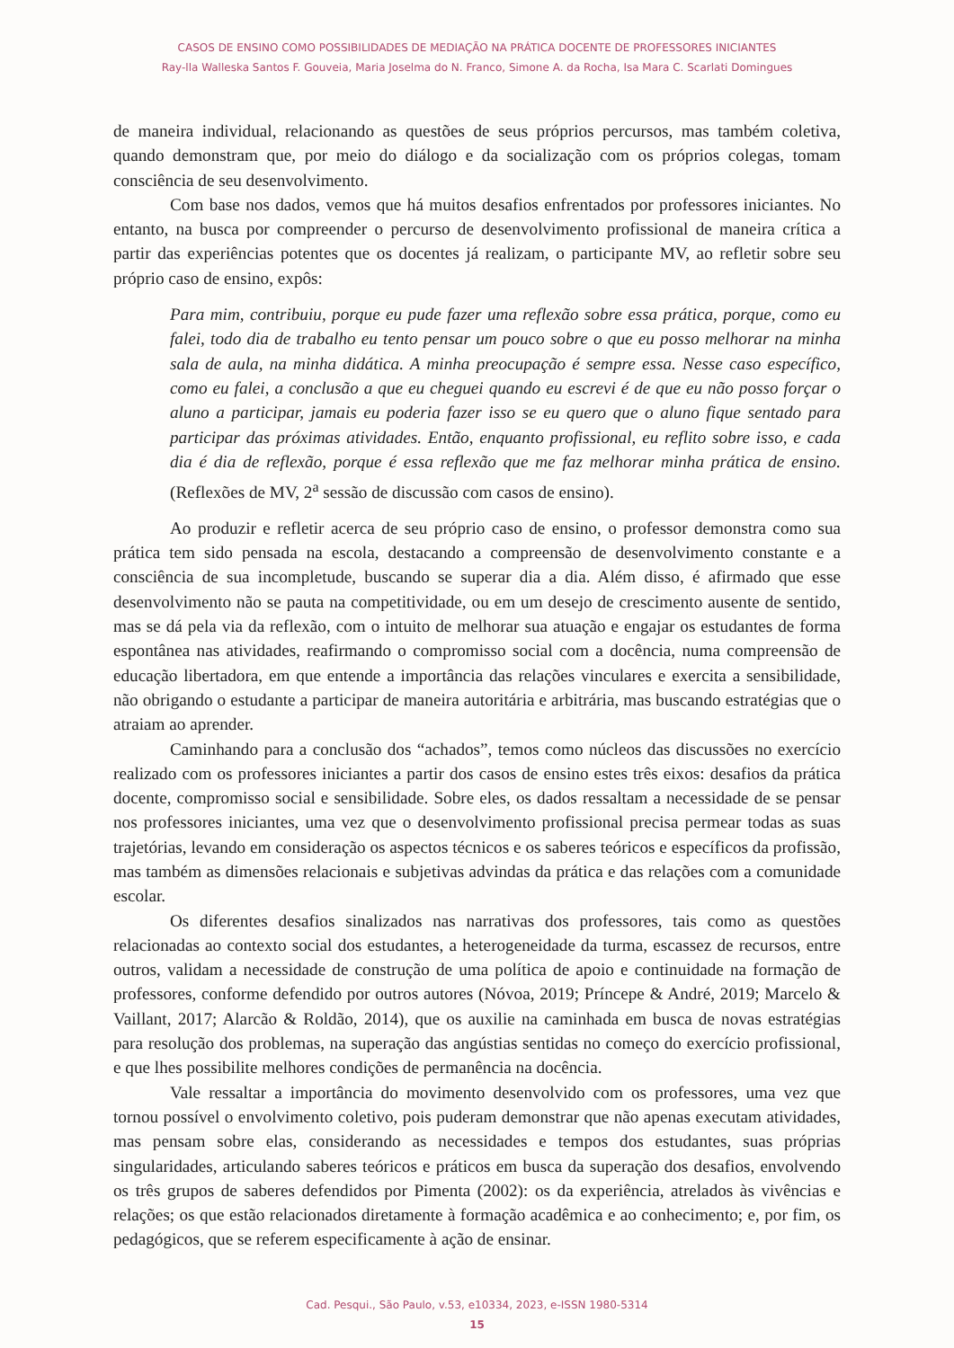CASOS DE ENSINO COMO POSSIBILIDADES DE MEDIAÇÃO NA PRÁTICA DOCENTE DE PROFESSORES INICIANTES
Ray-lla Walleska Santos F. Gouveia, Maria Joselma do N. Franco, Simone A. da Rocha, Isa Mara C. Scarlati Domingues
de maneira individual, relacionando as questões de seus próprios percursos, mas também coletiva, quando demonstram que, por meio do diálogo e da socialização com os próprios colegas, tomam consciência de seu desenvolvimento.
Com base nos dados, vemos que há muitos desafios enfrentados por professores iniciantes. No entanto, na busca por compreender o percurso de desenvolvimento profissional de maneira crítica a partir das experiências potentes que os docentes já realizam, o participante MV, ao refletir sobre seu próprio caso de ensino, expôs:
Para mim, contribuiu, porque eu pude fazer uma reflexão sobre essa prática, porque, como eu falei, todo dia de trabalho eu tento pensar um pouco sobre o que eu posso melhorar na minha sala de aula, na minha didática. A minha preocupação é sempre essa. Nesse caso específico, como eu falei, a conclusão a que eu cheguei quando eu escrevi é de que eu não posso forçar o aluno a participar, jamais eu poderia fazer isso se eu quero que o aluno fique sentado para participar das próximas atividades. Então, enquanto profissional, eu reflito sobre isso, e cada dia é dia de reflexão, porque é essa reflexão que me faz melhorar minha prática de ensino. (Reflexões de MV, 2<sup>a</sup> sessão de discussão com casos de ensino).
Ao produzir e refletir acerca de seu próprio caso de ensino, o professor demonstra como sua prática tem sido pensada na escola, destacando a compreensão de desenvolvimento constante e a consciência de sua incompletude, buscando se superar dia a dia. Além disso, é afirmado que esse desenvolvimento não se pauta na competitividade, ou em um desejo de crescimento ausente de sentido, mas se dá pela via da reflexão, com o intuito de melhorar sua atuação e engajar os estudantes de forma espontânea nas atividades, reafirmando o compromisso social com a docência, numa compreensão de educação libertadora, em que entende a importância das relações vinculares e exercita a sensibilidade, não obrigando o estudante a participar de maneira autoritária e arbitrária, mas buscando estratégias que o atraiam ao aprender.
Caminhando para a conclusão dos “achados”, temos como núcleos das discussões no exercício realizado com os professores iniciantes a partir dos casos de ensino estes três eixos: desafios da prática docente, compromisso social e sensibilidade. Sobre eles, os dados ressaltam a necessidade de se pensar nos professores iniciantes, uma vez que o desenvolvimento profissional precisa permear todas as suas trajetórias, levando em consideração os aspectos técnicos e os saberes teóricos e específicos da profissão, mas também as dimensões relacionais e subjetivas advindas da prática e das relações com a comunidade escolar.
Os diferentes desafios sinalizados nas narrativas dos professores, tais como as questões relacionadas ao contexto social dos estudantes, a heterogeneidade da turma, escassez de recursos, entre outros, validam a necessidade de construção de uma política de apoio e continuidade na formação de professores, conforme defendido por outros autores (Nóvoa, 2019; Príncepe & André, 2019; Marcelo & Vaillant, 2017; Alarcão & Roldão, 2014), que os auxilie na caminhada em busca de novas estratégias para resolução dos problemas, na superação das angústias sentidas no começo do exercício profissional, e que lhes possibilite melhores condições de permanência na docência.
Vale ressaltar a importância do movimento desenvolvido com os professores, uma vez que tornou possível o envolvimento coletivo, pois puderam demonstrar que não apenas executam atividades, mas pensam sobre elas, considerando as necessidades e tempos dos estudantes, suas próprias singularidades, articulando saberes teóricos e práticos em busca da superação dos desafios, envolvendo os três grupos de saberes defendidos por Pimenta (2002): os da experiência, atrelados às vivências e relações; os que estão relacionados diretamente à formação acadêmica e ao conhecimento; e, por fim, os pedagógicos, que se referem especificamente à ação de ensinar.
Cad. Pesqui., São Paulo, v.53, e10334, 2023, e-ISSN 1980-5314
15